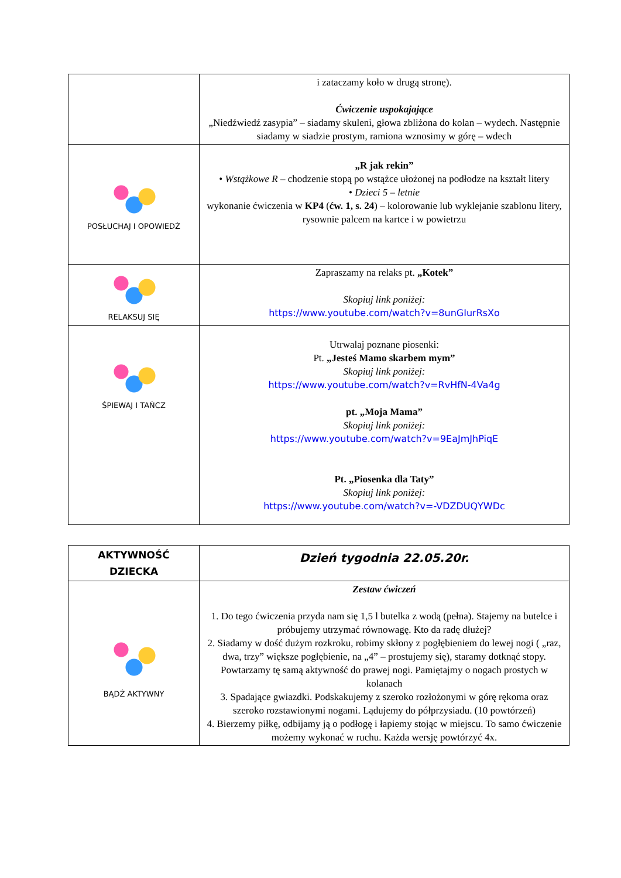| | i zataczamy koło w drugą stronę). Ćwiczenie uspokajające „Niedźwiedź zasypia” – siadamy skuleni, głowa zbliżona do kolan – wydech. Następnie siadamy w siadzie prostym, ramiona wznosimy w górę – wdech |
| POSŁUCHAJ I OPOWIEDŹ | „R jak rekin” • Wstążkowe R – chodzenie stopą po wstążce ułożonej na podłodze na kształt litery • Dzieci 5 – letnie wykonanie ćwiczenia w KP4 ( ćw. 1, s. 24 ) – kolorowanie lub wyklejanie szablonu litery, rysownie palcem na kartce i w powietrzu |
| RELAKSUJ SIĘ | Zapraszamy na relaks pt. „Kotek” Skopiuj link poniżej: https://www.youtube.com/watch?v=8unGIurRsXo |
| ŚPIEWAJ I TAŃCZ | Utrwalaj poznane piosenki: Pt. „Jesteś Mamo skarbem mym” Skopiuj link poniżej: https://www.youtube.com/watch?v=RvHfN-4Va4g pt. „Moja Mama” Skopiuj link poniżej: https://www.youtube.com/watch?v=9EaJmJhPiqE Pt. „Piosenka dla Taty” Skopiuj link poniżej: https://www.youtube.com/watch?v=-VDZDUQYWDc |
| AKTYWNOŚĆ DZIECKA | Dzień tygodnia 22.05.20r. |
| BĄDŹ AKTYWNY | Zestaw ćwiczeń 1. Do tego ćwiczenia przyda nam się 1,5 l butelka z wodą (pełna). Stajemy na butelce i próbujemy utrzymać równowagę. Kto da radę dłużej? 2. Siadamy w dość dużym rozkroku, robimy skłony z pogłębieniem do lewej nogi ( „raz, dwa, trzy” większe pogłębienie, na „4” – prostujemy się), staramy dotknąć stopy. Powtarzamy tę samą aktywność do prawej nogi. Pamiętajmy o nogach prostych w kolanach 3. Spadające gwiazdki. Podskakujemy z szeroko rozłożonymi w górę rękoma oraz szeroko rozstawionymi nogami. Lądujemy do półprzysiadu. (10 powtórzeń) 4. Bierzemy piłkę, odbijamy ją o podłogę i łapiemy stojąc w miejscu. To samo ćwiczenie możemy wykonać w ruchu. Każda wersję powtórzyć 4x. |